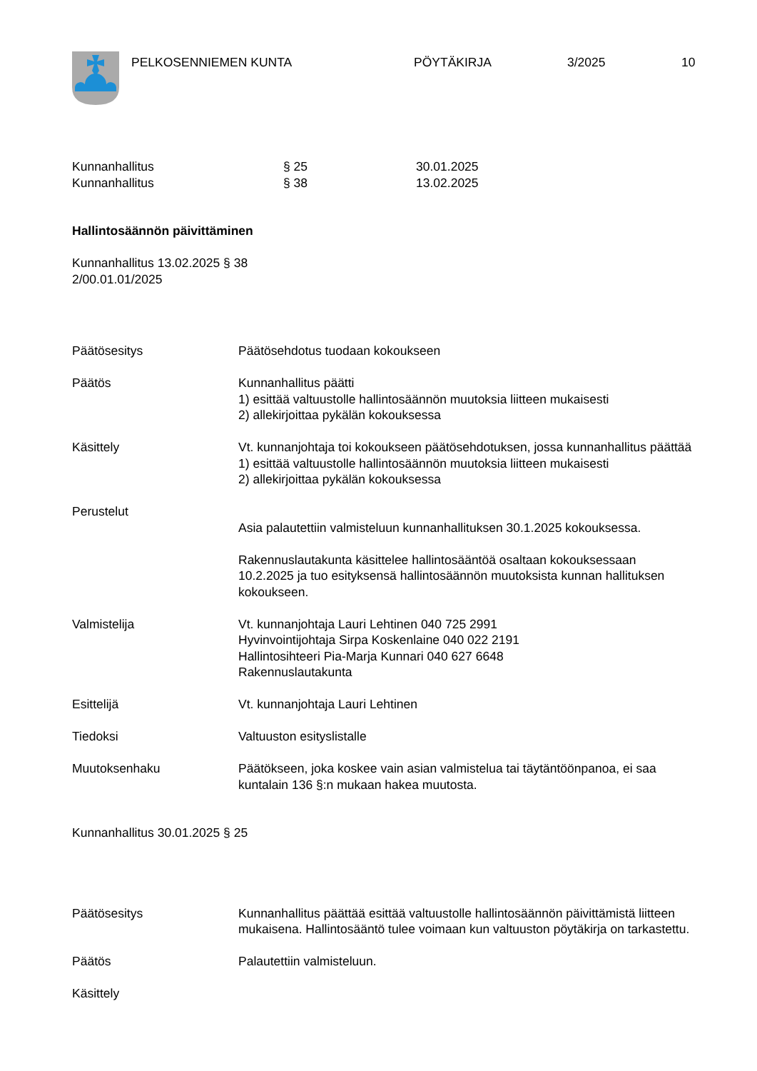PELKOSENNIEMEN KUNTA PÖYTÄKIRJA 3/2025 10
Kunnanhallitus § 25 30.01.2025
Kunnanhallitus § 38 13.02.2025
Hallintosäännön päivittäminen
Kunnanhallitus 13.02.2025 § 38
2/00.01.01/2025
Päätösesitys Päätösehdotus tuodaan kokoukseen
Päätös Kunnanhallitus päätti
1) esittää valtuustolle hallintosäännön muutoksia liitteen mukaisesti
2) allekirjoittaa pykälän kokouksessa
Käsittely Vt. kunnanjohtaja toi kokoukseen päätösehdotuksen, jossa kunnanhallitus päättää
1) esittää valtuustolle hallintosäännön muutoksia liitteen mukaisesti
2) allekirjoittaa pykälän kokouksessa
Perustelut
Asia palautettiin valmisteluun kunnanhallituksen 30.1.2025 kokouksessa.
Rakennuslautakunta käsittelee hallintosääntöä osaltaan kokouksessaan 10.2.2025 ja tuo esityksensä hallintosäännön muutoksista kunnan hallituksen kokoukseen.
Valmistelija Vt. kunnanjohtaja Lauri Lehtinen 040 725 2991
Hyvinvointijohtaja Sirpa Koskenlaine 040 022 2191
Hallintosihteeri Pia-Marja Kunnari 040 627 6648
Rakennuslautakunta
Esittelijä Vt. kunnanjohtaja Lauri Lehtinen
Tiedoksi Valtuuston esityslistalle
Muutoksenhaku Päätökseen, joka koskee vain asian valmistelua tai täytäntöönpanoa, ei saa kuntalain 136 §:n mukaan hakea muutosta.
Kunnanhallitus 30.01.2025 § 25
Päätösesitys Kunnanhallitus päättää esittää valtuustolle hallintosäännön päivittämistä liitteen mukaisena. Hallintosääntö tulee voimaan kun valtuuston pöytäkirja on tarkastettu.
Päätös Palautettiin valmisteluun.
Käsittely